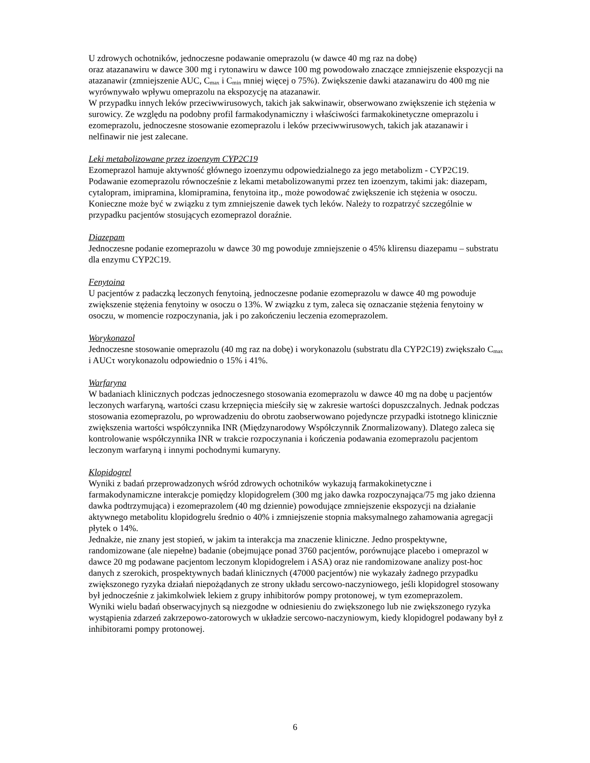U zdrowych ochotników, jednoczesne podawanie omeprazolu (w dawce 40 mg raz na dobę)
oraz atazanawiru w dawce 300 mg i rytonawiru w dawce 100 mg powodowało znaczące zmniejszenie ekspozycji na atazanawir (zmniejszenie AUC, C<sub>max</sub> i C<sub>min</sub> mniej więcej o 75%). Zwiększenie dawki atazanawiru do 400 mg nie wyrównywało wpływu omeprazolu na ekspozycję na atazanawir.
W przypadku innych leków przeciwwirusowych, takich jak sakwinawir, obserwowano zwiększenie ich stężenia w surowicy. Ze względu na podobny profil farmakodynamiczny i właściwości farmakokinetyczne omeprazolu i ezomeprazolu, jednoczesne stosowanie ezomeprazolu i leków przeciwwirusowych, takich jak atazanawir i nelfinawir nie jest zalecane.
Leki metabolizowane przez izoenzym CYP2C19
Ezomeprazol hamuje aktywność głównego izoenzymu odpowiedzialnego za jego metabolizm - CYP2C19. Podawanie ezomeprazolu równocześnie z lekami metabolizowanymi przez ten izoenzym, takimi jak: diazepam, cytalopram, imipramina, klomipramina, fenytoina itp., może powodować zwiększenie ich stężenia w osoczu. Konieczne może być w związku z tym zmniejszenie dawek tych leków. Należy to rozpatrzyć szczególnie w przypadku pacjentów stosujących ezomeprazol doraźnie.
Diazepam
Jednoczesne podanie ezomeprazolu w dawce 30 mg powoduje zmniejszenie o 45% klirensu diazepamu – substratu dla enzymu CYP2C19.
Fenytoina
U pacjentów z padaczką leczonych fenytoiną, jednoczesne podanie ezomeprazolu w dawce 40 mg powoduje zwiększenie stężenia fenytoiny w osoczu o 13%. W związku z tym, zaleca się oznaczanie stężenia fenytoiny w osoczu, w momencie rozpoczynania, jak i po zakończeniu leczenia ezomeprazolem.
Worykonazol
Jednoczesne stosowanie omeprazolu (40 mg raz na dobę) i worykonazolu (substratu dla CYP2C19) zwiększało C<sub>max</sub> i AUCτ worykonazolu odpowiednio o 15% i 41%.
Warfaryna
W badaniach klinicznych podczas jednoczesnego stosowania ezomeprazolu w dawce 40 mg na dobę u pacjentów leczonych warfaryną, wartości czasu krzepnięcia mieściły się w zakresie wartości dopuszczalnych. Jednak podczas stosowania ezomeprazolu, po wprowadzeniu do obrotu zaobserwowano pojedyncze przypadki istotnego klinicznie zwiększenia wartości współczynnika INR (Międzynarodowy Współczynnik Znormalizowany). Dlatego zaleca się kontrolowanie współczynnika INR w trakcie rozpoczynania i kończenia podawania ezomeprazolu pacjentom leczonym warfaryną i innymi pochodnymi kumaryny.
Klopidogrel
Wyniki z badań przeprowadzonych wśród zdrowych ochotników wykazują farmakokinetyczne i farmakodynamiczne interakcje pomiędzy klopidogrelem (300 mg jako dawka rozpoczynająca/75 mg jako dzienna dawka podtrzymująca) i ezomeprazolem (40 mg dziennie) powodujące zmniejszenie ekspozycji na działanie aktywnego metabolitu klopidogrelu średnio o 40% i zmniejszenie stopnia maksymalnego zahamowania agregacji płytek o 14%.
Jednakże, nie znany jest stopień, w jakim ta interakcja ma znaczenie kliniczne. Jedno prospektywne, randomizowane (ale niepełne) badanie (obejmujące ponad 3760 pacjentów, porównujące placebo i omeprazol w dawce 20 mg podawane pacjentom leczonym klopidogrelem i ASA) oraz nie randomizowane analizy post-hoc danych z szerokich, prospektywnych badań klinicznych (47000 pacjentów) nie wykazały żadnego przypadku zwiększonego ryzyka działań niepożądanych ze strony układu sercowo-naczyniowego, jeśli klopidogrel stosowany był jednocześnie z jakimkolwiek lekiem z grupy inhibitorów pompy protonowej, w tym ezomeprazolem.
Wyniki wielu badań obserwacyjnych są niezgodne w odniesieniu do zwiększonego lub nie zwiększonego ryzyka wystąpienia zdarzeń zakrzepowo-zatorowych w układzie sercowo-naczyniowym, kiedy klopidogrel podawany był z inhibitorami pompy protonowej.
6